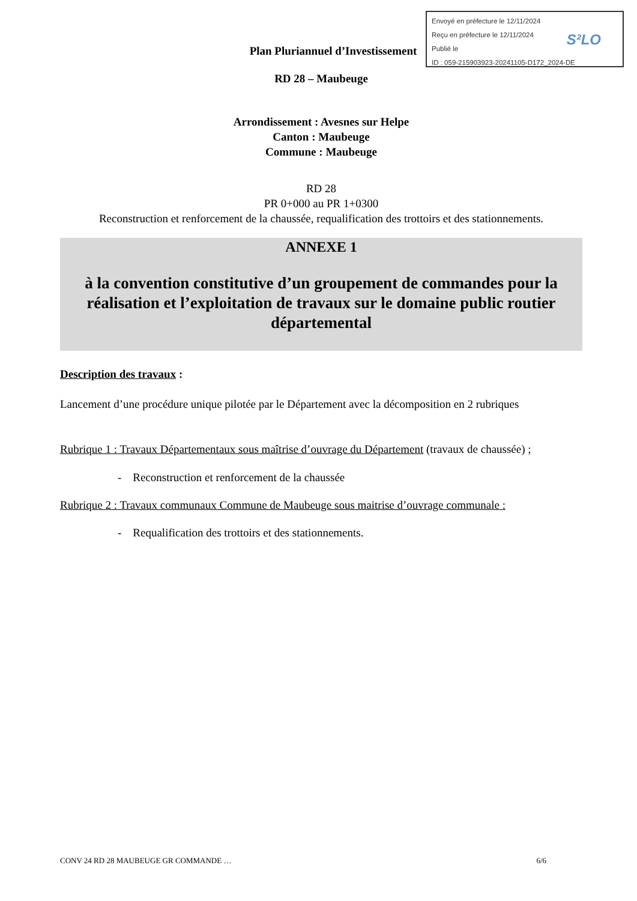Envoyé en préfecture le 12/11/2024
Reçu en préfecture le 12/11/2024
Publié le
ID : 059-215903923-20241105-D172_2024-DE
S²LO
Plan Pluriannuel d’Investissement
RD 28 – Maubeuge
Arrondissement : Avesnes sur Helpe
Canton : Maubeuge
Commune : Maubeuge
RD 28
PR 0+000 au PR 1+0300
Reconstruction et renforcement de la chaussée, requalification des trottoirs et des stationnements.
ANNEXE 1
à la convention constitutive d’un groupement de commandes pour la réalisation et l’exploitation de travaux sur le domaine public routier départemental
Description des travaux :
Lancement d’une procédure unique pilotée par le Département avec la décomposition en 2 rubriques
Rubrique 1 : Travaux Départementaux sous maîtrise d’ouvrage du Département (travaux de chaussée) ;
- Reconstruction et renforcement de la chaussée
Rubrique 2 : Travaux communaux Commune de Maubeuge sous maitrise d’ouvrage communale :
- Requalification des trottoirs et des stationnements.
CONV 24 RD 28 MAUBEUGE GR COMMANDE … 6/6